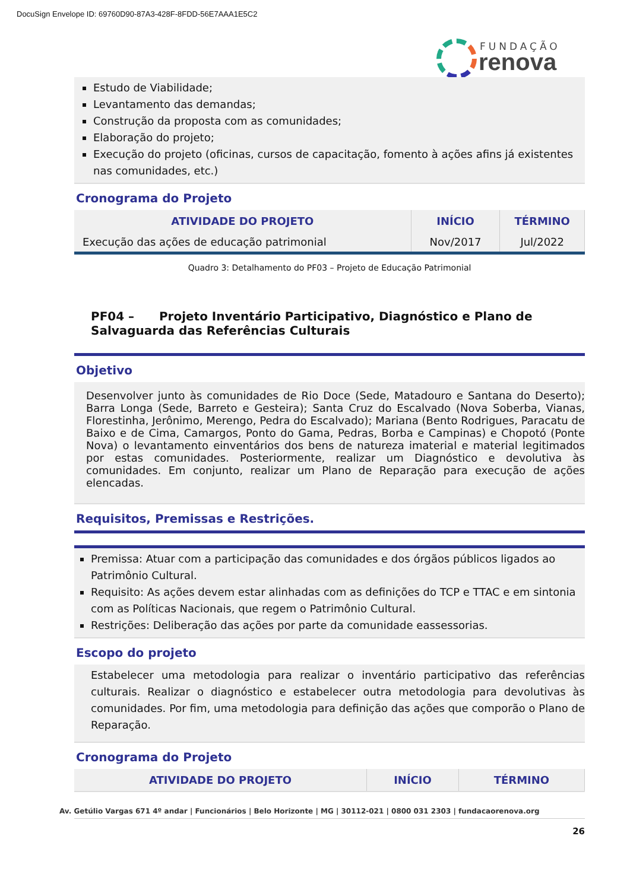DocuSign Envelope ID: 69760D90-87A3-428F-8FDD-56E7AAA1E5C2
FUNDAÇÃO
renova
Estudo de Viabilidade;
Levantamento das demandas;
Construção da proposta com as comunidades;
Elaboração do projeto;
Execução do projeto (oficinas, cursos de capacitação, fomento à ações afins já existentes nas comunidades, etc.)
Cronograma do Projeto
| ATIVIDADE DO PROJETO | INÍCIO | TÉRMINO |
| --- | --- | --- |
| Execução das ações de educação patrimonial | Nov/2017 | Jul/2022 |
Quadro 3: Detalhamento do PF03 – Projeto de Educação Patrimonial
PF04 – Projeto Inventário Participativo, Diagnóstico e Plano de Salvaguarda das Referências Culturais
Objetivo
Desenvolver junto às comunidades de Rio Doce (Sede, Matadouro e Santana do Deserto); Barra Longa (Sede, Barreto e Gesteira); Santa Cruz do Escalvado (Nova Soberba, Vianas, Florestinha, Jerônimo, Merengo, Pedra do Escalvado); Mariana (Bento Rodrigues, Paracatu de Baixo e de Cima, Camargos, Ponto do Gama, Pedras, Borba e Campinas) e Chopotó (Ponte Nova) o levantamento einventários dos bens de natureza imaterial e material legitimados por estas comunidades. Posteriormente, realizar um Diagnóstico e devolutiva às comunidades. Em conjunto, realizar um Plano de Reparação para execução de ações elencadas.
Requisitos, Premissas e Restrições.
Premissa: Atuar com a participação das comunidades e dos órgãos públicos ligados ao Patrimônio Cultural.
Requisito: As ações devem estar alinhadas com as definições do TCP e TTAC e em sintonia com as Políticas Nacionais, que regem o Patrimônio Cultural.
Restrições: Deliberação das ações por parte da comunidade eassessorias.
Escopo do projeto
Estabelecer uma metodologia para realizar o inventário participativo das referências culturais. Realizar o diagnóstico e estabelecer outra metodologia para devolutivas às comunidades. Por fim, uma metodologia para definição das ações que comporão o Plano de Reparação.
Cronograma do Projeto
| ATIVIDADE DO PROJETO | INÍCIO | TÉRMINO |
| --- | --- | --- |
26
Av. Getúlio Vargas 671 4º andar | Funcionários | Belo Horizonte | MG | 30112-021 | 0800 031 2303 | fundacaorenova.org